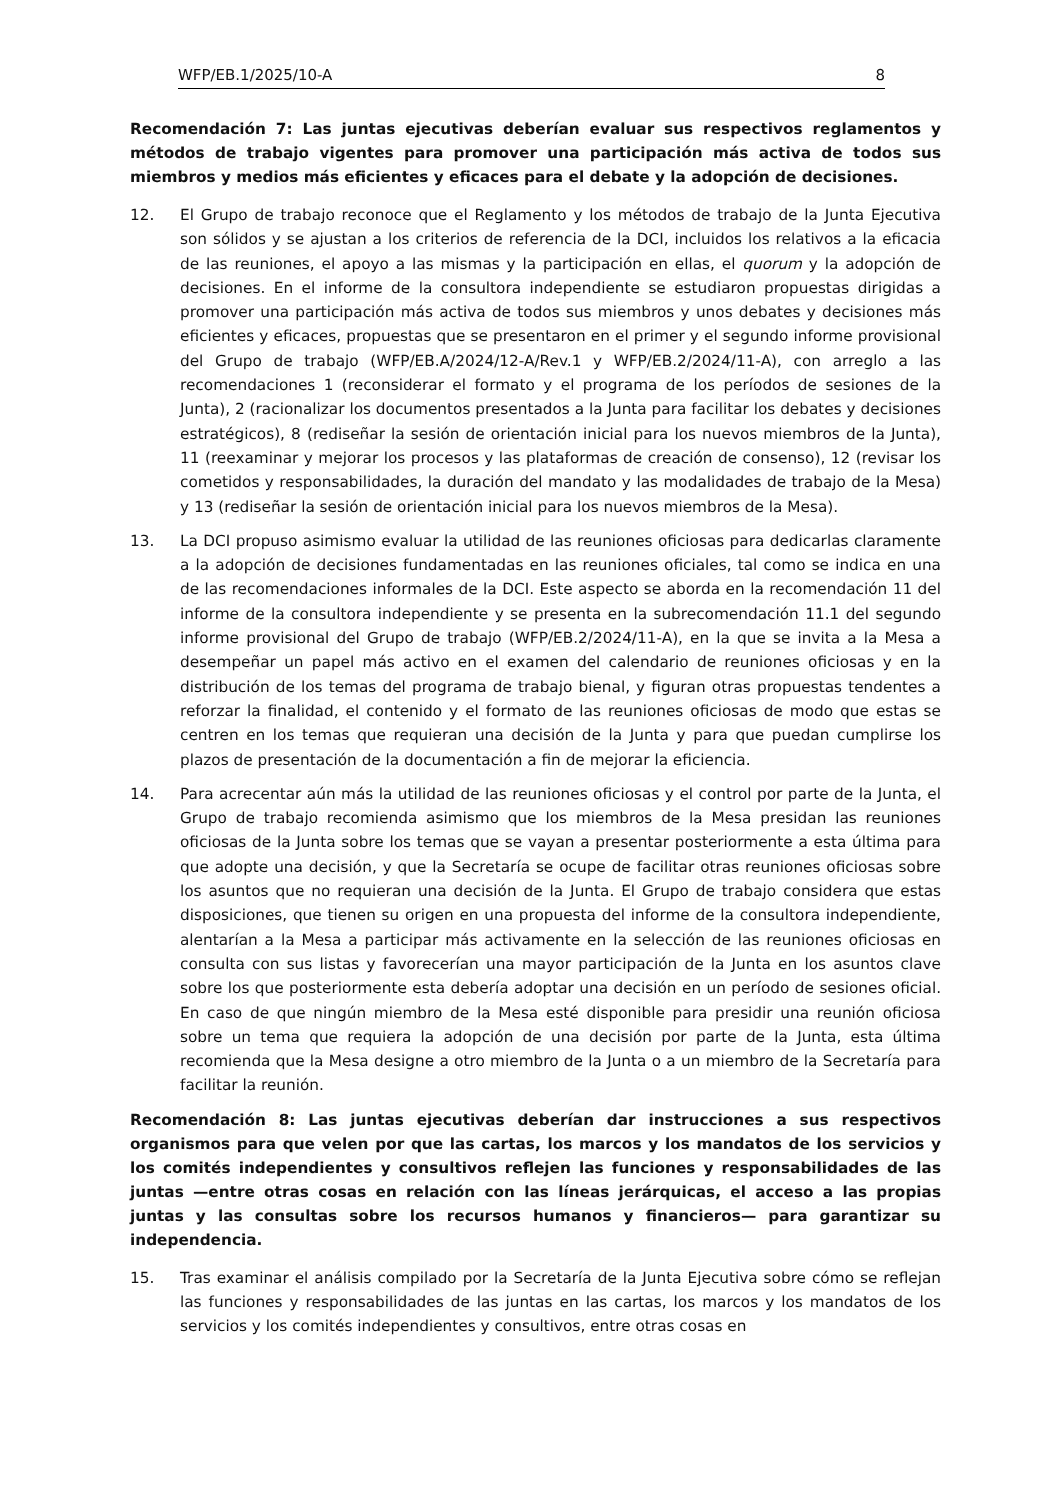WFP/EB.1/2025/10-A 8
Recomendación 7: Las juntas ejecutivas deberían evaluar sus respectivos reglamentos y métodos de trabajo vigentes para promover una participación más activa de todos sus miembros y medios más eficientes y eficaces para el debate y la adopción de decisiones.
12. El Grupo de trabajo reconoce que el Reglamento y los métodos de trabajo de la Junta Ejecutiva son sólidos y se ajustan a los criterios de referencia de la DCI, incluidos los relativos a la eficacia de las reuniones, el apoyo a las mismas y la participación en ellas, el quorum y la adopción de decisiones. En el informe de la consultora independiente se estudiaron propuestas dirigidas a promover una participación más activa de todos sus miembros y unos debates y decisiones más eficientes y eficaces, propuestas que se presentaron en el primer y el segundo informe provisional del Grupo de trabajo (WFP/EB.A/2024/12-A/Rev.1 y WFP/EB.2/2024/11-A), con arreglo a las recomendaciones 1 (reconsiderar el formato y el programa de los períodos de sesiones de la Junta), 2 (racionalizar los documentos presentados a la Junta para facilitar los debates y decisiones estratégicos), 8 (rediseñar la sesión de orientación inicial para los nuevos miembros de la Junta), 11 (reexaminar y mejorar los procesos y las plataformas de creación de consenso), 12 (revisar los cometidos y responsabilidades, la duración del mandato y las modalidades de trabajo de la Mesa) y 13 (rediseñar la sesión de orientación inicial para los nuevos miembros de la Mesa).
13. La DCI propuso asimismo evaluar la utilidad de las reuniones oficiosas para dedicarlas claramente a la adopción de decisiones fundamentadas en las reuniones oficiales, tal como se indica en una de las recomendaciones informales de la DCI. Este aspecto se aborda en la recomendación 11 del informe de la consultora independiente y se presenta en la subrecomendación 11.1 del segundo informe provisional del Grupo de trabajo (WFP/EB.2/2024/11-A), en la que se invita a la Mesa a desempeñar un papel más activo en el examen del calendario de reuniones oficiosas y en la distribución de los temas del programa de trabajo bienal, y figuran otras propuestas tendentes a reforzar la finalidad, el contenido y el formato de las reuniones oficiosas de modo que estas se centren en los temas que requieran una decisión de la Junta y para que puedan cumplirse los plazos de presentación de la documentación a fin de mejorar la eficiencia.
14. Para acrecentar aún más la utilidad de las reuniones oficiosas y el control por parte de la Junta, el Grupo de trabajo recomienda asimismo que los miembros de la Mesa presidan las reuniones oficiosas de la Junta sobre los temas que se vayan a presentar posteriormente a esta última para que adopte una decisión, y que la Secretaría se ocupe de facilitar otras reuniones oficiosas sobre los asuntos que no requieran una decisión de la Junta. El Grupo de trabajo considera que estas disposiciones, que tienen su origen en una propuesta del informe de la consultora independiente, alentarían a la Mesa a participar más activamente en la selección de las reuniones oficiosas en consulta con sus listas y favorecerían una mayor participación de la Junta en los asuntos clave sobre los que posteriormente esta debería adoptar una decisión en un período de sesiones oficial. En caso de que ningún miembro de la Mesa esté disponible para presidir una reunión oficiosa sobre un tema que requiera la adopción de una decisión por parte de la Junta, esta última recomienda que la Mesa designe a otro miembro de la Junta o a un miembro de la Secretaría para facilitar la reunión.
Recomendación 8: Las juntas ejecutivas deberían dar instrucciones a sus respectivos organismos para que velen por que las cartas, los marcos y los mandatos de los servicios y los comités independientes y consultivos reflejen las funciones y responsabilidades de las juntas —entre otras cosas en relación con las líneas jerárquicas, el acceso a las propias juntas y las consultas sobre los recursos humanos y financieros— para garantizar su independencia.
15. Tras examinar el análisis compilado por la Secretaría de la Junta Ejecutiva sobre cómo se reflejan las funciones y responsabilidades de las juntas en las cartas, los marcos y los mandatos de los servicios y los comités independientes y consultivos, entre otras cosas en